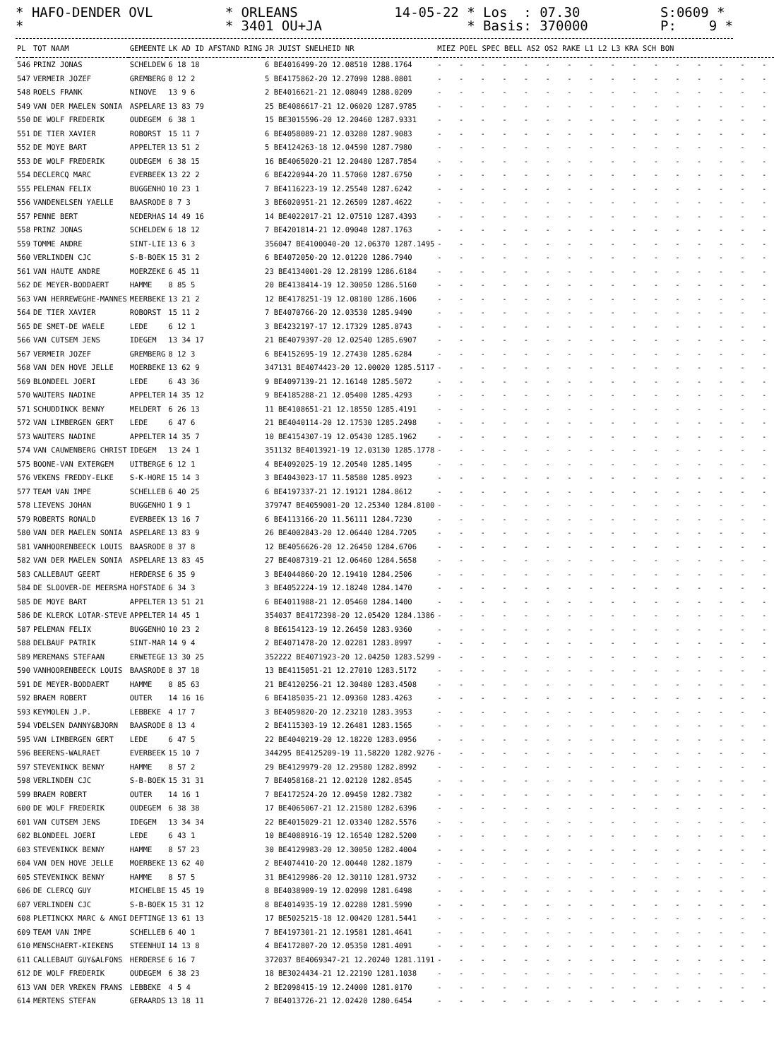* HAFO-DENDER OVL * * ORLEANS * 3401 OU+JA 14-05-22 * Los : 07.30 * Basis: 370000 S:0609 * P: 9 *
| PL | TOT NAAM | GEMEENTE | LK AD ID AFSTAND RING | JR JUIST SNELHEID NR | MIEZ POEL SPEC BELL AS2 OS2 RAKE L1 L2 L3 KRA SCH BON |
| --- | --- | --- | --- | --- | --- |
| 546 | PRINZ JONAS | SCHELDEW | 6 18 18 | 6 BE4016499-20 12.08510 1288.1764 | - - - - - - - - - - - - - - - - |
| 547 | VERMEIR JOZEF | GREMBERG | 8 12 2 | 5 BE4175862-20 12.27090 1288.0801 | - - - - - - - - - - - - - - - - |
| 548 | ROELS FRANK | NINOVE | 13 9 6 | 2 BE4016621-21 12.08049 1288.0209 | - - - - - - - - - - - - - - - - |
| 549 | VAN DER MAELEN SONIA | ASPELARE | 13 83 79 | 25 BE4086617-21 12.06020 1287.9785 | - - - - - - - - - - - - - - - - |
| 550 | DE WOLF FREDERIK | OUDEGEM | 6 38 1 | 15 BE3015596-20 12.20460 1287.9331 | - - - - - - - - - - - - - - - - |
| 551 | DE TIER XAVIER | ROBORST | 15 11 7 | 6 BE4058089-21 12.03280 1287.9083 | - - - - - - - - - - - - - - - - |
| 552 | DE MOYE BART | APPELTER | 13 51 2 | 5 BE4124263-18 12.04590 1287.7980 | - - - - - - - - - - - - - - - - |
| 553 | DE WOLF FREDERIK | OUDEGEM | 6 38 15 | 16 BE4065020-21 12.20480 1287.7854 | - - - - - - - - - - - - - - - - |
| 554 | DECLERCQ MARC | EVERBEEK | 13 22 2 | 6 BE4220944-20 11.57060 1287.6750 | - - - - - - - - - - - - - - - - |
| 555 | PELEMAN FELIX | BUGGENHO | 10 23 1 | 7 BE4116223-19 12.25540 1287.6242 | - - - - - - - - - - - - - - - - |
| 556 | VANDENELSEN YAELLE | BAASRODE | 8 7 3 | 3 BE6020951-21 12.26509 1287.4622 | - - - - - - - - - - - - - - - - |
| 557 | PENNE BERT | NEDERHAS | 14 49 16 | 14 BE4022017-21 12.07510 1287.4393 | - - - - - - - - - - - - - - - - |
| 558 | PRINZ JONAS | SCHELDEW | 6 18 12 | 7 BE4201814-21 12.09040 1287.1763 | - - - - - - - - - - - - - - - - |
| 559 | TOMME ANDRE | SINT-LIE | 13 6 3 | 356047 BE4100040-20 12.06370 1287.1495 | - - - - - - - - - - - - - - - - |
| 560 | VERLINDEN CJC | S-B-BOEK | 15 31 2 | 6 BE4072050-20 12.01220 1286.7940 | - - - - - - - - - - - - - - - - |
| 561 | VAN HAUTE ANDRE | MOERZEKE | 6 45 11 | 23 BE4134001-20 12.28199 1286.6184 | - - - - - - - - - - - - - - - - |
| 562 | DE MEYER-BODDAERT | HAMME | 8 85 5 | 20 BE4138414-19 12.30050 1286.5160 | - - - - - - - - - - - - - - - - |
| 563 | VAN HERREWEGHE-MANNES | MEERBEKE | 13 21 2 | 12 BE4178251-19 12.08100 1286.1606 | - - - - - - - - - - - - - - - - |
| 564 | DE TIER XAVIER | ROBORST | 15 11 2 | 7 BE4070766-20 12.03530 1285.9490 | - - - - - - - - - - - - - - - - |
| 565 | DE SMET-DE WAELE | LEDE | 6 12 1 | 3 BE4232197-17 12.17329 1285.8743 | - - - - - - - - - - - - - - - - |
| 566 | VAN CUTSEM JENS | IDEGEM | 13 34 17 | 21 BE4079397-20 12.02540 1285.6907 | - - - - - - - - - - - - - - - - |
| 567 | VERMEIR JOZEF | GREMBERG | 8 12 3 | 6 BE4152695-19 12.27430 1285.6284 | - - - - - - - - - - - - - - - - |
| 568 | VAN DEN HOVE JELLE | MOERBEKE | 13 62 9 | 347131 BE4074423-20 12.00020 1285.5117 | - - - - - - - - - - - - - - - - |
| 569 | BLONDEEL JOERI | LEDE | 6 43 36 | 9 BE4097139-21 12.16140 1285.5072 | - - - - - - - - - - - - - - - - |
| 570 | WAUTERS NADINE | APPELTER | 14 35 12 | 9 BE4185288-21 12.05400 1285.4293 | - - - - - - - - - - - - - - - - |
| 571 | SCHUDDINCK BENNY | MELDERT | 6 26 13 | 11 BE4108651-21 12.18550 1285.4191 | - - - - - - - - - - - - - - - - |
| 572 | VAN LIMBERGEN GERT | LEDE | 6 47 6 | 21 BE4040114-20 12.17530 1285.2498 | - - - - - - - - - - - - - - - - |
| 573 | WAUTERS NADINE | APPELTER | 14 35 7 | 10 BE4154307-19 12.05430 1285.1962 | - - - - - - - - - - - - - - - - |
| 574 | VAN CAUWENBERG CHRIST | IDEGEM | 13 24 1 | 351132 BE4013921-19 12.03130 1285.1778 | - - - - - - - - - - - - - - - - |
| 575 | BOONE-VAN EXTERGEM | UITBERGE | 6 12 1 | 4 BE4092025-19 12.20540 1285.1495 | - - - - - - - - - - - - - - - - |
| 576 | VEKENS FREDDY-ELKE | S-K-HORE | 15 14 3 | 3 BE4043023-17 11.58580 1285.0923 | - - - - - - - - - - - - - - - - |
| 577 | TEAM VAN IMPE | SCHELLEB | 6 40 25 | 6 BE4197337-21 12.19121 1284.8612 | - - - - - - - - - - - - - - - - |
| 578 | LIEVENS JOHAN | BUGGENHO | 1 9 1 | 379747 BE4059001-20 12.25340 1284.8100 | - - - - - - - - - - - - - - - - |
| 579 | ROBERTS RONALD | EVERBEEK | 13 16 7 | 6 BE4113166-20 11.56111 1284.7230 | - - - - - - - - - - - - - - - - |
| 580 | VAN DER MAELEN SONIA | ASPELARE | 13 83 9 | 26 BE4002843-20 12.06440 1284.7205 | - - - - - - - - - - - - - - - - |
| 581 | VANHOORENBEECK LOUIS | BAASRODE | 8 37 8 | 12 BE4056626-20 12.26450 1284.6706 | - - - - - - - - - - - - - - - - |
| 582 | VAN DER MAELEN SONIA | ASPELARE | 13 83 45 | 27 BE4087319-21 12.06460 1284.5658 | - - - - - - - - - - - - - - - - |
| 583 | CALLEBAUT GEERT | HERDERSE | 6 35 9 | 3 BE4044860-20 12.19410 1284.2506 | - - - - - - - - - - - - - - - - |
| 584 | DE SLOOVER-DE MEERSMA | HOFSTADE | 6 34 3 | 3 BE4052224-19 12.18240 1284.1470 | - - - - - - - - - - - - - - - - |
| 585 | DE MOYE BART | APPELTER | 13 51 21 | 6 BE4011988-21 12.05460 1284.1400 | - - - - - - - - - - - - - - - - |
| 586 | DE KLERCK LOTAR-STEVE | APPELTER | 14 45 1 | 354037 BE4172398-20 12.05420 1284.1386 | - - - - - - - - - - - - - - - - |
| 587 | PELEMAN FELIX | BUGGENHO | 10 23 2 | 8 BE6154123-19 12.26450 1283.9360 | - - - - - - - - - - - - - - - - |
| 588 | DELBAUF PATRIK | SINT-MAR | 14 9 4 | 2 BE4071478-20 12.02281 1283.8997 | - - - - - - - - - - - - - - - - |
| 589 | MEREMANS STEFAAN | ERWETEGE | 13 30 25 | 352222 BE4071923-20 12.04250 1283.5299 | - - - - - - - - - - - - - - - - |
| 590 | VANHOORENBEECK LOUIS | BAASRODE | 8 37 18 | 13 BE4115051-21 12.27010 1283.5172 | - - - - - - - - - - - - - - - - |
| 591 | DE MEYER-BODDAERT | HAMME | 8 85 63 | 21 BE4120256-21 12.30480 1283.4508 | - - - - - - - - - - - - - - - - |
| 592 | BRAEM ROBERT | OUTER | 14 16 16 | 6 BE4185035-21 12.09360 1283.4263 | - - - - - - - - - - - - - - - - |
| 593 | KEYMOLEN J.P. | LEBBEKE | 4 17 7 | 3 BE4059820-20 12.23210 1283.3953 | - - - - - - - - - - - - - - - - |
| 594 | VDELSEN DANNY&BJORN | BAASRODE | 8 13 4 | 2 BE4115303-19 12.26481 1283.1565 | - - - - - - - - - - - - - - - - |
| 595 | VAN LIMBERGEN GERT | LEDE | 6 47 5 | 22 BE4040219-20 12.18220 1283.0956 | - - - - - - - - - - - - - - - - |
| 596 | BEERENS-WALRAET | EVERBEEK | 15 10 7 | 344295 BE4125209-19 11.58220 1282.9276 | - - - - - - - - - - - - - - - - |
| 597 | STEVENINCK BENNY | HAMME | 8 57 2 | 29 BE4129979-20 12.29580 1282.8992 | - - - - - - - - - - - - - - - - |
| 598 | VERLINDEN CJC | S-B-BOEK | 15 31 31 | 7 BE4058168-21 12.02120 1282.8545 | - - - - - - - - - - - - - - - - |
| 599 | BRAEM ROBERT | OUTER | 14 16 1 | 7 BE4172524-20 12.09450 1282.7382 | - - - - - - - - - - - - - - - - |
| 600 | DE WOLF FREDERIK | OUDEGEM | 6 38 38 | 17 BE4065067-21 12.21580 1282.6396 | - - - - - - - - - - - - - - - - |
| 601 | VAN CUTSEM JENS | IDEGEM | 13 34 34 | 22 BE4015029-21 12.03340 1282.5576 | - - - - - - - - - - - - - - - - |
| 602 | BLONDEEL JOERI | LEDE | 6 43 1 | 10 BE4088916-19 12.16540 1282.5200 | - - - - - - - - - - - - - - - - |
| 603 | STEVENINCK BENNY | HAMME | 8 57 23 | 30 BE4129983-20 12.30050 1282.4004 | - - - - - - - - - - - - - - - - |
| 604 | VAN DEN HOVE JELLE | MOERBEKE | 13 62 40 | 2 BE4074410-20 12.00440 1282.1879 | - - - - - - - - - - - - - - - - |
| 605 | STEVENINCK BENNY | HAMME | 8 57 5 | 31 BE4129986-20 12.30110 1281.9732 | - - - - - - - - - - - - - - - - |
| 606 | DE CLERCQ GUY | MICHELBE | 15 45 19 | 8 BE4038909-19 12.02090 1281.6498 | - - - - - - - - - - - - - - - - |
| 607 | VERLINDEN CJC | S-B-BOEK | 15 31 12 | 8 BE4014935-19 12.02280 1281.5990 | - - - - - - - - - - - - - - - - |
| 608 | PLETINCKX MARC & ANGI | DEFTINGE | 13 61 13 | 17 BE5025215-18 12.00420 1281.5441 | - - - - - - - - - - - - - - - - |
| 609 | TEAM VAN IMPE | SCHELLEB | 6 40 1 | 7 BE4197301-21 12.19581 1281.4641 | - - - - - - - - - - - - - - - - |
| 610 | MENSCHAERT-KIEKENS | STEENHUI | 14 13 8 | 4 BE4172807-20 12.05350 1281.4091 | - - - - - - - - - - - - - - - - |
| 611 | CALLEBAUT GUY&ALFONS | HERDERSE | 6 16 7 | 372037 BE4069347-21 12.20240 1281.1191 | - - - - - - - - - - - - - - - - |
| 612 | DE WOLF FREDERIK | OUDEGEM | 6 38 23 | 18 BE3024434-21 12.22190 1281.1038 | - - - - - - - - - - - - - - - - |
| 613 | VAN DER VREKEN FRANS | LEBBEKE | 4 5 4 | 2 BE2098415-19 12.24000 1281.0170 | - - - - - - - - - - - - - - - - |
| 614 | MERTENS STEFAN | GERAARDS | 13 18 11 | 7 BE4013726-21 12.02420 1280.6454 | - - - - - - - - - - - - - - - - |